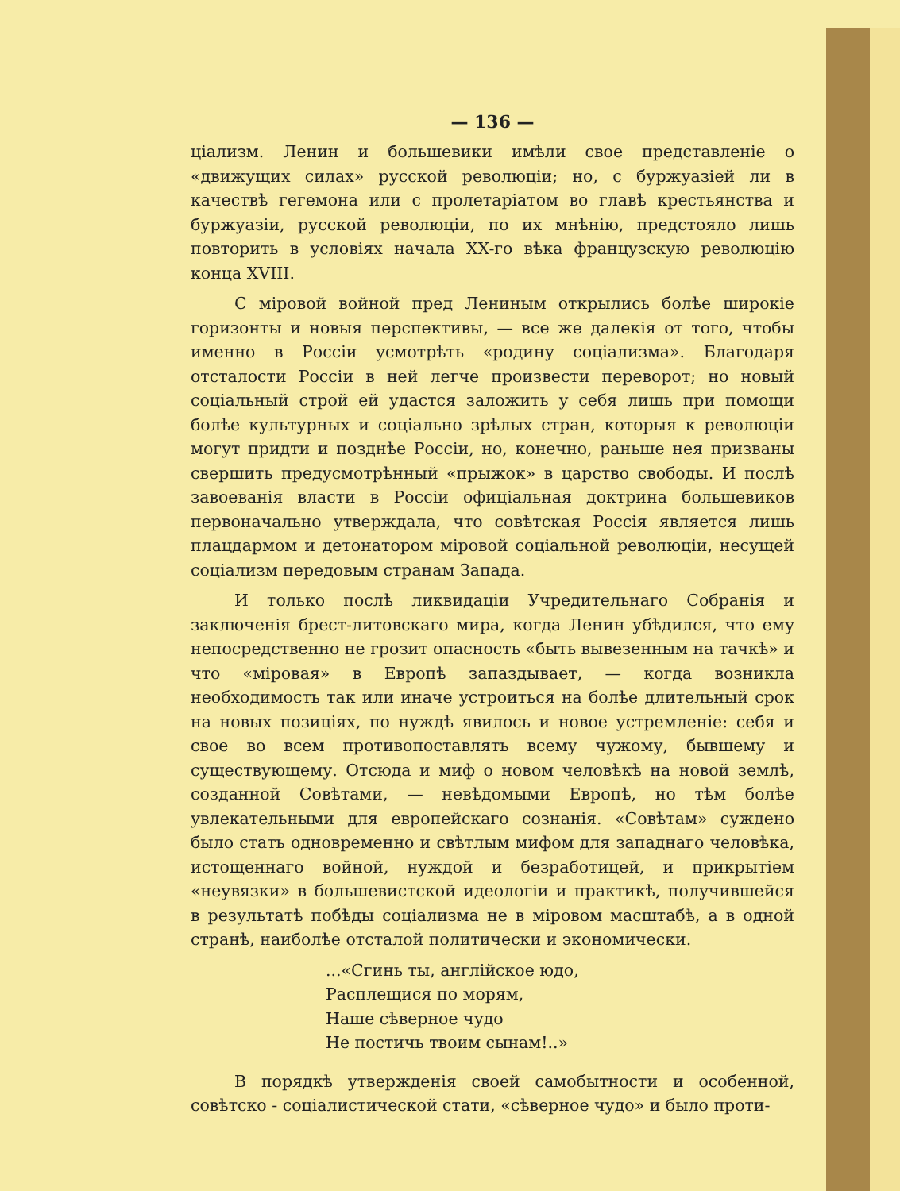— 136 —
ціализм. Ленин и большевики имѣли свое представленіе о «движущих силах» русской революціи; но, с буржуазіей ли в качествѣ гегемона или с пролетаріатом во главѣ крестьянства и буржуазіи, русской революціи, по их мнѣнію, предстояло лишь повторить в условіях начала XX-го вѣка французскую революцію конца XVIII.
С міровой войной пред Лениным открылись болѣе широкіе горизонты и новыя перспективы, — все же далекія от того, чтобы именно в Россіи усмотрѣть «родину соціализма». Благодаря отсталости Россіи в ней легче произвести переворот; но новый соціальный строй ей удастся заложить у себя лишь при помощи болѣе культурных и соціально зрѣлых стран, которыя к революціи могут придти и позднѣе Россіи, но, конечно, раньше нея призваны свершить предусмотрѣнный «прыжок» в царство свободы. И послѣ завоеванія власти в Россіи офиціальная доктрина большевиков первоначально утверждала, что совѣтская Россія является лишь плацдармом и детонатором міровой соціальной революціи, несущей соціализм передовым странам Запада.
И только послѣ ликвидаціи Учредительнаго Собранія и заключенія брест-литовскаго мира, когда Ленин убѣдился, что ему непосредственно не грозит опасность «быть вывезенным на тачкѣ» и что «міровая» в Европѣ запаздывает, — когда возникла необходимость так или иначе устроиться на болѣе длительный срок на новых позиціях, по нуждѣ явилось и новое устремленіе: себя и свое во всем противопоставлять всему чужому, бывшему и существующему. Отсюда и миф о новом человѣкѣ на новой землѣ, созданной Совѣтами, — невѣдомыми Европѣ, но тѣм болѣе увлекательными для европейскаго сознанія. «Совѣтам» суждено было стать одновременно и свѣтлым мифом для западнаго человѣка, истощеннаго войной, нуждой и безработицей, и прикрытіем «неувязки» в большевистской идеологіи и практикѣ, получившейся в результатѣ побѣды соціализма не в міровом масштабѣ, а в одной странѣ, наиболѣе отсталой политически и экономически.
...«Сгинь ты, англійское юдо,
Расплещися по морям,
Наше сѣверное чудо
Не постичь твоим сынам!..»
В порядкѣ утвержденія своей самобытности и особенной, совѣтско - соціалистической стати, «сѣверное чудо» и было проти-